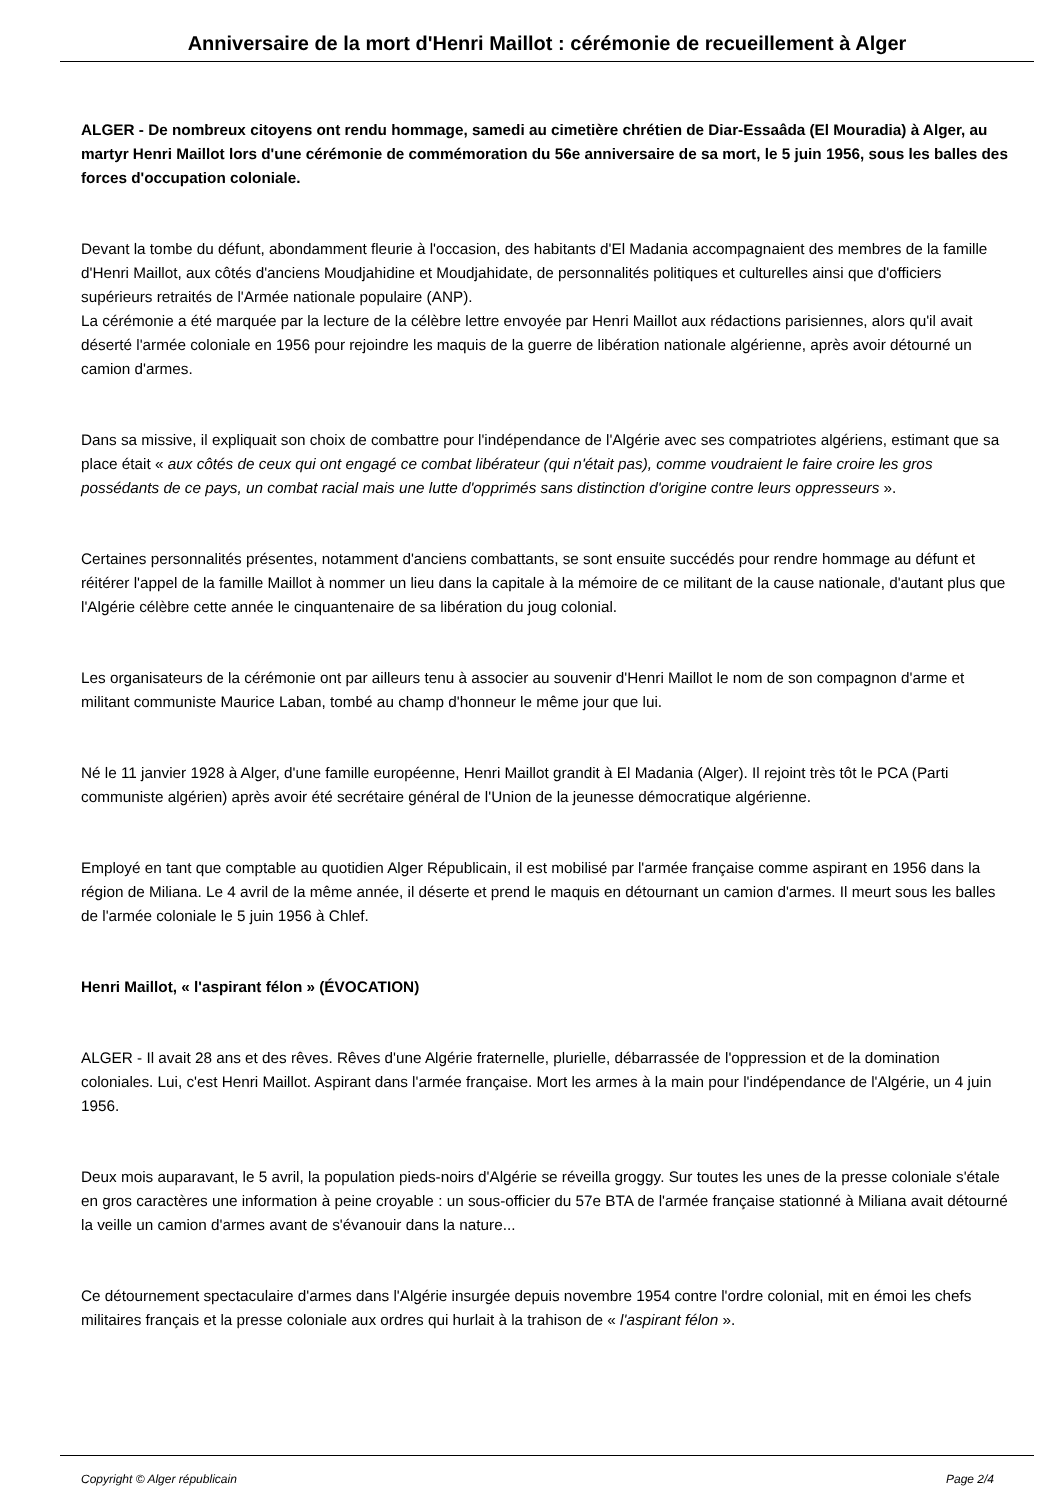Anniversaire de la mort d'Henri Maillot : cérémonie de recueillement à Alger
ALGER - De nombreux citoyens ont rendu hommage, samedi au cimetière chrétien de Diar-Essaâda (El Mouradia) à Alger, au martyr Henri Maillot lors d'une cérémonie de commémoration du 56e anniversaire de sa mort, le 5 juin 1956, sous les balles des forces d'occupation coloniale.
Devant la tombe du défunt, abondamment fleurie à l'occasion, des habitants d'El Madania accompagnaient des membres de la famille d'Henri Maillot, aux côtés d'anciens Moudjahidine et Moudjahidate, de personnalités politiques et culturelles ainsi que d'officiers supérieurs retraités de l'Armée nationale populaire (ANP).
La cérémonie a été marquée par la lecture de la célèbre lettre envoyée par Henri Maillot aux rédactions parisiennes, alors qu'il avait déserté l'armée coloniale en 1956 pour rejoindre les maquis de la guerre de libération nationale algérienne, après avoir détourné un camion d'armes.
Dans sa missive, il expliquait son choix de combattre pour l'indépendance de l'Algérie avec ses compatriotes algériens, estimant que sa place était « aux côtés de ceux qui ont engagé ce combat libérateur (qui n'était pas), comme voudraient le faire croire les gros possédants de ce pays, un combat racial mais une lutte d'opprimés sans distinction d'origine contre leurs oppresseurs ».
Certaines personnalités présentes, notamment d'anciens combattants, se sont ensuite succédés pour rendre hommage au défunt et réitérer l'appel de la famille Maillot à nommer un lieu dans la capitale à la mémoire de ce militant de la cause nationale, d'autant plus que l'Algérie célèbre cette année le cinquantenaire de sa libération du joug colonial.
Les organisateurs de la cérémonie ont par ailleurs tenu à associer au souvenir d'Henri Maillot le nom de son compagnon d'arme et militant communiste Maurice Laban, tombé au champ d'honneur le même jour que lui.
Né le 11 janvier 1928 à Alger, d'une famille européenne, Henri Maillot grandit à El Madania (Alger). Il rejoint très tôt le PCA (Parti communiste algérien) après avoir été secrétaire général de l'Union de la jeunesse démocratique algérienne.
Employé en tant que comptable au quotidien Alger Républicain, il est mobilisé par l'armée française comme aspirant en 1956 dans la région de Miliana. Le 4 avril de la même année, il déserte et prend le maquis en détournant un camion d'armes. Il meurt sous les balles de l'armée coloniale le 5 juin 1956 à Chlef.
Henri Maillot, « l'aspirant félon » (ÉVOCATION)
ALGER - Il avait 28 ans et des rêves. Rêves d'une Algérie fraternelle, plurielle, débarrassée de l'oppression et de la domination coloniales. Lui, c'est Henri Maillot. Aspirant dans l'armée française. Mort les armes à la main pour l'indépendance de l'Algérie, un 4 juin 1956.
Deux mois auparavant, le 5 avril, la population pieds-noirs d'Algérie se réveilla groggy. Sur toutes les unes de la presse coloniale s'étale en gros caractères une information à peine croyable : un sous-officier du 57e BTA de l'armée française stationné à Miliana avait détourné la veille un camion d'armes avant de s'évanouir dans la nature...
Ce détournement spectaculaire d'armes dans l'Algérie insurgée depuis novembre 1954 contre l'ordre colonial, mit en émoi les chefs militaires français et la presse coloniale aux ordres qui hurlait à la trahison de « l'aspirant félon ».
Copyright © Alger républicain Page 2/4